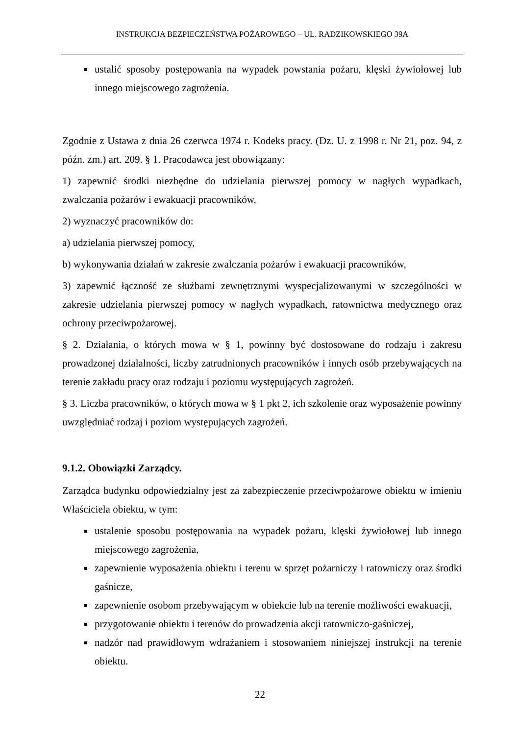INSTRUKCJA BEZPIECZEŃSTWA POŻAROWEGO – UL. RADZIKOWSKIEGO 39A
ustalić sposoby postępowania na wypadek powstania pożaru, klęski żywiołowej lub innego miejscowego zagrożenia.
Zgodnie z Ustawa z dnia 26 czerwca 1974 r. Kodeks pracy. (Dz. U. z 1998 r. Nr 21, poz. 94, z późn. zm.) art. 209. § 1. Pracodawca jest obowiązany:
1) zapewnić środki niezbędne do udzielania pierwszej pomocy w nagłych wypadkach, zwalczania pożarów i ewakuacji pracowników,
2) wyznaczyć pracowników do:
a) udzielania pierwszej pomocy,
b) wykonywania działań w zakresie zwalczania pożarów i ewakuacji pracowników,
3) zapewnić łączność ze służbami zewnętrznymi wyspecjalizowanymi w szczególności w zakresie udzielania pierwszej pomocy w nagłych wypadkach, ratownictwa medycznego oraz ochrony przeciwpożarowej.
§ 2. Działania, o których mowa w § 1, powinny być dostosowane do rodzaju i zakresu prowadzonej działalności, liczby zatrudnionych pracowników i innych osób przebywających na terenie zakładu pracy oraz rodzaju i poziomu występujących zagrożeń.
§ 3. Liczba pracowników, o których mowa w § 1 pkt 2, ich szkolenie oraz wyposażenie powinny uwzględniać rodzaj i poziom występujących zagrożeń.
9.1.2. Obowiązki Zarządcy.
Zarządca budynku odpowiedzialny jest za zabezpieczenie przeciwpożarowe obiektu w imieniu Właściciela obiektu, w tym:
ustalenie sposobu postępowania na wypadek pożaru, klęski żywiołowej lub innego miejscowego zagrożenia,
zapewnienie wyposażenia obiektu i terenu w sprzęt pożarniczy i ratowniczy oraz środki gaśnicze,
zapewnienie osobom przebywającym w obiekcie lub na terenie możliwości ewakuacji,
przygotowanie obiektu i terenów do prowadzenia akcji ratowniczo-gaśniczej,
nadzór nad prawidłowym wdrażaniem i stosowaniem niniejszej instrukcji na terenie obiektu.
22